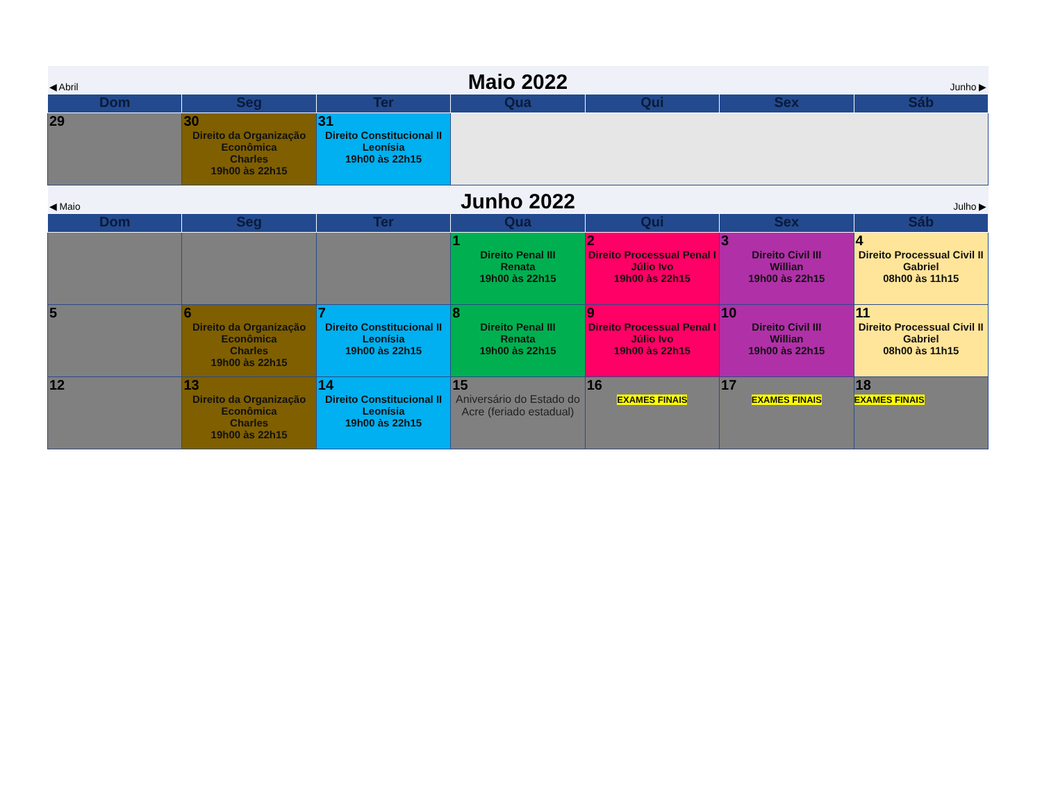| ◀ Abril | | Maio 2022 | | | Junho ▶ | |
| Dom | Seg | Ter | Qua | Qui | Sex | Sáb |
| 29 | 30 Direito da Organização Econômica Charles 19h00 às 22h15 | 31 Direito Constitucional II Leonísia 19h00 às 22h15 | | | | |
| ◀ Maio | | Junho 2022 | | | Julho ▶ | |
| Dom | Seg | Ter | Qua | Qui | Sex | Sáb |
| | | | 1 Direito Penal III Renata 19h00 às 22h15 | 2 Direito Processual Penal I Júlio Ivo 19h00 às 22h15 | 3 Direito Civil III Willian 19h00 às 22h15 | 4 Direito Processual Civil II Gabriel 08h00 às 11h15 |
| 5 | 6 Direito da Organização Econômica Charles 19h00 às 22h15 | 7 Direito Constitucional II Leonísia 19h00 às 22h15 | 8 Direito Penal III Renata 19h00 às 22h15 | 9 Direito Processual Penal I Júlio Ivo 19h00 às 22h15 | 10 Direito Civil III Willian 19h00 às 22h15 | 11 Direito Processual Civil II Gabriel 08h00 às 11h15 |
| 12 | 13 Direito da Organização Econômica Charles 19h00 às 22h15 | 14 Direito Constitucional II Leonísia 19h00 às 22h15 | 15 Aniversário do Estado do Acre (feriado estadual) | 16 EXAMES FINAIS | 17 EXAMES FINAIS | 18 EXAMES FINAIS |